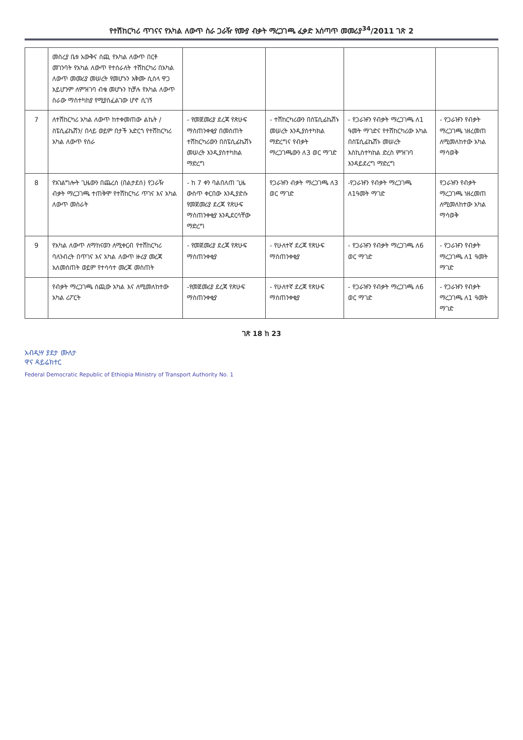የተሽከርካሪ ጥገናና የአካል ለውጥ ስራ ጋራዥ የሙያ ብቃት ማረጋገጫ ፈቃድ አሰጣጥ መመሪያ<sup>34</sup>/2011 ገጽ 2
| | መስረያ ቤቱ አውቅና ሰጪ የአካል ለውጥ በርቶ መገንባት የአካል ለውጥ የተሰራለት ተሽከርካሪ በአካል ለውጥ መመሪያ መሠረት የመሆኑን አቅሙ ሲሰላ ዋጋ አይሆንም ለምዝገባ ብቁ መሆኑን ከቻሉ የአካል ለውጥ ስራው ማስተካከያ የሚያስፈልገው ሆኖ ሲገኝ | | | | |
| 7 | ለተሽከርካሪ አካል ለውጥ ከተቀመጠው ልኬት /ስፔሲፊኬሽን/ በላይ ወይም በታች አድርጎ የተሽከርካሪ አካል ለውጥ የሰራ | - የመጀመሪያ ደረጃ የጽሁፍ ማስጠንቀቂያ በመስጠት ተሽከርካሪውን በስፔሲፊኬሽኑ መሠረት እንዲያስተካክል ማድረግ | - ተሽከርካሪውን በስፔሲፊኬሽኑ መሠረት እንዲያስተካክል ማድረግና የብቃት ማረጋገጫውን ለ3 ወር ማገድ | - የጋራዡን የብቃት ማረጋገጫ ለ1 ዓመት ማገድና የተሽከርካሪው አካል በስፔሲፊኬሽኑ መሠረት እስኪስተካከል ድረስ ምዝገባ እንዳይደረግ ማድረግ | - የጋራዡን የብቃት ማረጋገጫ ነዘረመጠ ለሚመለከተው አካል ማሳወቅ |
| 8 | የአገልግሎት ጊዜውን በጨረሰ (በልታደሰ) የጋራዥ ብቃት ማረጋገጫ ተጠቅሞ የተሽከርካሪ ጥገና እና አካል ለውጥ መስራት | - ከ 7 ቀን ባልበለጠ ጊዜ ውስጥ ቀርበው እንዲያድሱ የመጀመሪያ ደረጃ የጽሁፍ ማስጠንቀቂያ እንዲደርሳቸው ማድረግ | የጋራዡን ብቃት ማረጋገጫ ለ3 ወር ማገድ | -የጋራዡን የብቃት ማረጋገጫ ለ1ዓመት ማገድ | የጋራዡን የብቃት ማረጋገጫ ነዘረመጠ ለሚመለከተው አካል ማሳወቅ |
| 9 | የአካል ለውጥ ለማከናወን ለሚቀርብ የተሽከርካሪ ባለንብረት በጥገና እና አካል ለውጥ ዙሪያ መረጃ አለመስጠት ወይም የተሳሳተ መረጃ መስጠት | - የመጀመሪያ ደረጃ የጽሁፍ ማስጠንቀቂያ | - የሁለተኛ ደረጃ የጽሁፍ ማስጠንቀቂያ | - የጋራዡን የብቃት ማረጋገጫ ለ6 ወር ማገድ | - የጋራዡን የብቃት ማረጋገጫ ለ1 ዓመት ማገድ |
| | የብቃት ማረጋገጫ ሰጪው አካል እና ለሚመለከተው አካል ሪፖርት | -የመጀመሪያ ደረጃ የጽሁፍ ማስጠንቀቂያ | - የሁለተኛ ደረጃ የጽሁፍ ማስጠንቀቂያ | - የጋራዡን የብቃት ማረጋገጫ ለ6 ወር ማገድ | - የጋራዡን የብቃት ማረጋገጫ ለ1 ዓመት ማገድ |
ገጽ 18 ከ 23
አብዲሣ ያደታ ሙለታ
ዋና ዳይሬክተር
Federal Democratic Republic of Ethiopia Ministry of Transport Authority No. 1